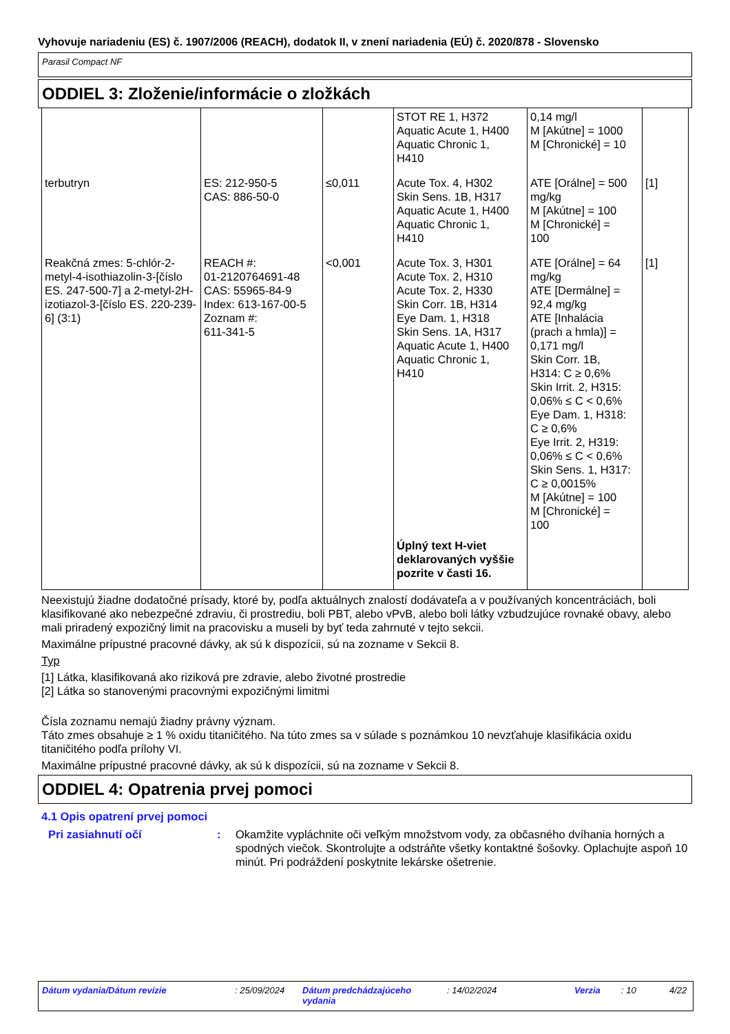Vyhovuje nariadeniu (ES) č. 1907/2006 (REACH), dodatok II, v znení nariadenia (EÚ) č. 2020/878 - Slovensko
Parasil Compact NF
ODDIEL 3: Zloženie/informácie o zložkách
| | | | STOT RE 1, H372 Aquatic Acute 1, H400 Aquatic Chronic 1, H410 | 0,14 mg/l M [Akútne] = 1000 M [Chronické] = 10 | |
| terbutryn | ES: 212-950-5 CAS: 886-50-0 | ≤0,011 | Acute Tox. 4, H302 Skin Sens. 1B, H317 Aquatic Acute 1, H400 Aquatic Chronic 1, H410 | ATE [Orálne] = 500 mg/kg M [Akútne] = 100 M [Chronické] = 100 | [1] |
| Reakčná zmes: 5-chlór-2-metyl-4-isothiazolin-3-[číslo ES. 247-500-7] a 2-metyl-2H-izotiazol-3-[číslo ES. 220-239-6] (3:1) | REACH #: 01-2120764691-48 CAS: 55965-84-9 Index: 613-167-00-5 Zoznam #: 611-341-5 | <0,001 | Acute Tox. 3, H301 Acute Tox. 2, H310 Acute Tox. 2, H330 Skin Corr. 1B, H314 Eye Dam. 1, H318 Skin Sens. 1A, H317 Aquatic Acute 1, H400 Aquatic Chronic 1, H410 Úplný text H-viet deklarovaných vyššie pozrite v časti 16. | ATE [Orálne] = 64 mg/kg ATE [Dermálne] = 92,4 mg/kg ATE [Inhalácia (prach a hmla)] = 0,171 mg/l Skin Corr. 1B, H314: C ≥ 0,6% Skin Irrit. 2, H315: 0,06% ≤ C < 0,6% Eye Dam. 1, H318: C ≥ 0,6% Eye Irrit. 2, H319: 0,06% ≤ C < 0,6% Skin Sens. 1, H317: C ≥ 0,0015% M [Akútne] = 100 M [Chronické] = 100 | [1] |
Neexistujú žiadne dodatočné prísady, ktoré by, podľa aktuálnych znalostí dodávateľa a v používaných koncentráciách, boli klasifikované ako nebezpečné zdraviu, či prostrediu, boli PBT, alebo vPvB, alebo boli látky vzbudzujúce rovnaké obavy, alebo mali priradený expozičný limit na pracovisku a museli by byť teda zahrnuté v tejto sekcii.
Maximálne prípustné pracovné dávky, ak sú k dispozícii, sú na zozname v Sekcii 8.
Typ
[1] Látka, klasifikovaná ako riziková pre zdravie, alebo životné prostredie
[2] Látka so stanovenými pracovnými expozičnými limitmi
Čísla zoznamu nemajú žiadny právny význam.
Táto zmes obsahuje ≥ 1 % oxidu titaničitého. Na túto zmes sa v súlade s poznámkou 10 nevzťahuje klasifikácia oxidu titaničitého podľa prílohy VI.
Maximálne prípustné pracovné dávky, ak sú k dispozícii, sú na zozname v Sekcii 8.
ODDIEL 4: Opatrenia prvej pomoci
4.1 Opis opatrení prvej pomoci
Pri zasiahnutí očí : Okamžite vypláchnite oči veľkým množstvom vody, za občasného dvíhania horných a spodných viečok. Skontrolujte a odstráňte všetky kontaktné šošovky. Oplachujte aspoň 10 minút. Pri podráždení poskytnite lekárske ošetrenie.
Dátum vydania/Dátum revízie: 25/09/2024 Dátum predchádzajúceho vydania: 14/02/2024 Verzia: 10 4/22